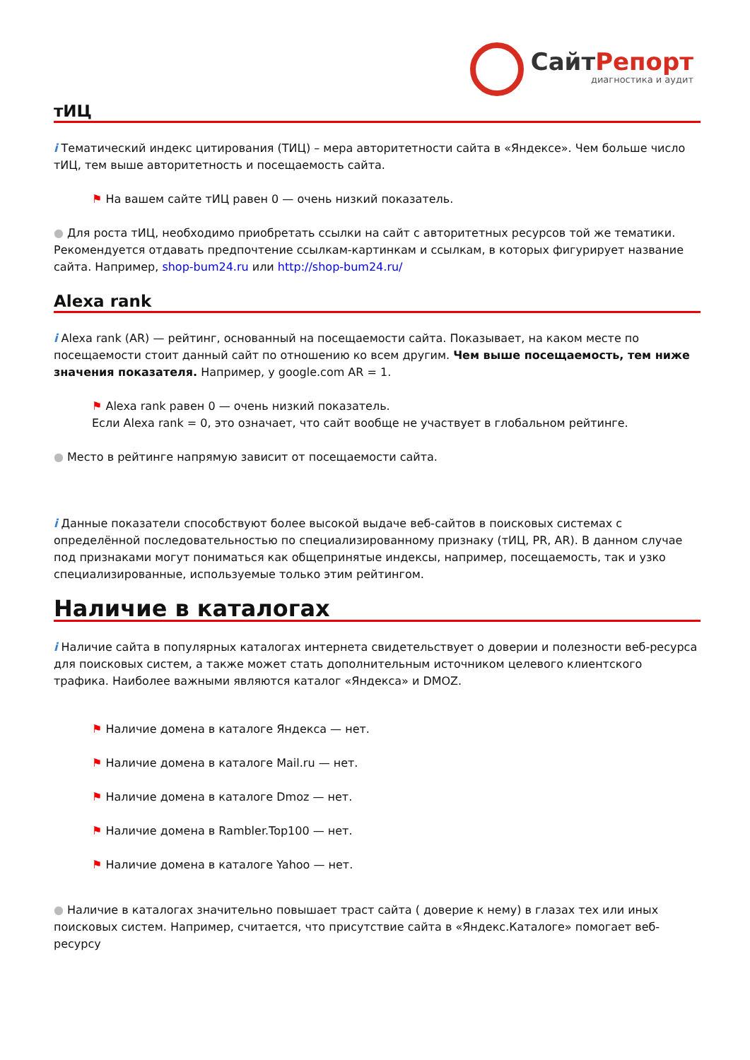СайтРепорт
диагностика и аудит
тИЦ
i Тематический индекс цитирования (ТИЦ) – мера авторитетности сайта в «Яндексе». Чем больше число тИЦ, тем выше авторитетность и посещаемость сайта.
⚑ На вашем сайте тИЦ равен 0 — очень низкий показатель.
● Для роста тИЦ, необходимо приобретать ссылки на сайт с авторитетных ресурсов той же тематики. Рекомендуется отдавать предпочтение ссылкам-картинкам и ссылкам, в которых фигурирует название сайта. Например, shop-bum24.ru или http://shop-bum24.ru/
Alexa rank
i Alexa rank (AR) — рейтинг, основанный на посещаемости сайта. Показывает, на каком месте по посещаемости стоит данный сайт по отношению ко всем другим. Чем выше посещаемость, тем ниже значения показателя. Например, у google.com AR = 1.
⚑ Alexa rank равен 0 — очень низкий показатель.
Если Alexa rank = 0, это означает, что сайт вообще не участвует в глобальном рейтинге.
● Место в рейтинге напрямую зависит от посещаемости сайта.
i Данные показатели способствуют более высокой выдаче веб-сайтов в поисковых системах с определённой последовательностью по специализированному признаку (тИЦ, PR, AR). В данном случае под признаками могут пониматься как общепринятые индексы, например, посещаемость, так и узко специализированные, используемые только этим рейтингом.
Наличие в каталогах
i Наличие сайта в популярных каталогах интернета свидетельствует о доверии и полезности веб-ресурса для поисковых систем, а также может стать дополнительным источником целевого клиентского трафика. Наиболее важными являются каталог «Яндекса» и DMOZ.
⚑ Наличие домена в каталоге Яндекса — нет.
⚑ Наличие домена в каталоге Mail.ru — нет.
⚑ Наличие домена в каталоге Dmoz — нет.
⚑ Наличие домена в Rambler.Top100 — нет.
⚑ Наличие домена в каталоге Yahoo — нет.
● Наличие в каталогах значительно повышает траст сайта ( доверие к нему) в глазах тех или иных поисковых систем. Например, считается, что присутствие сайта в «Яндекс.Каталоге» помогает веб-ресурсу